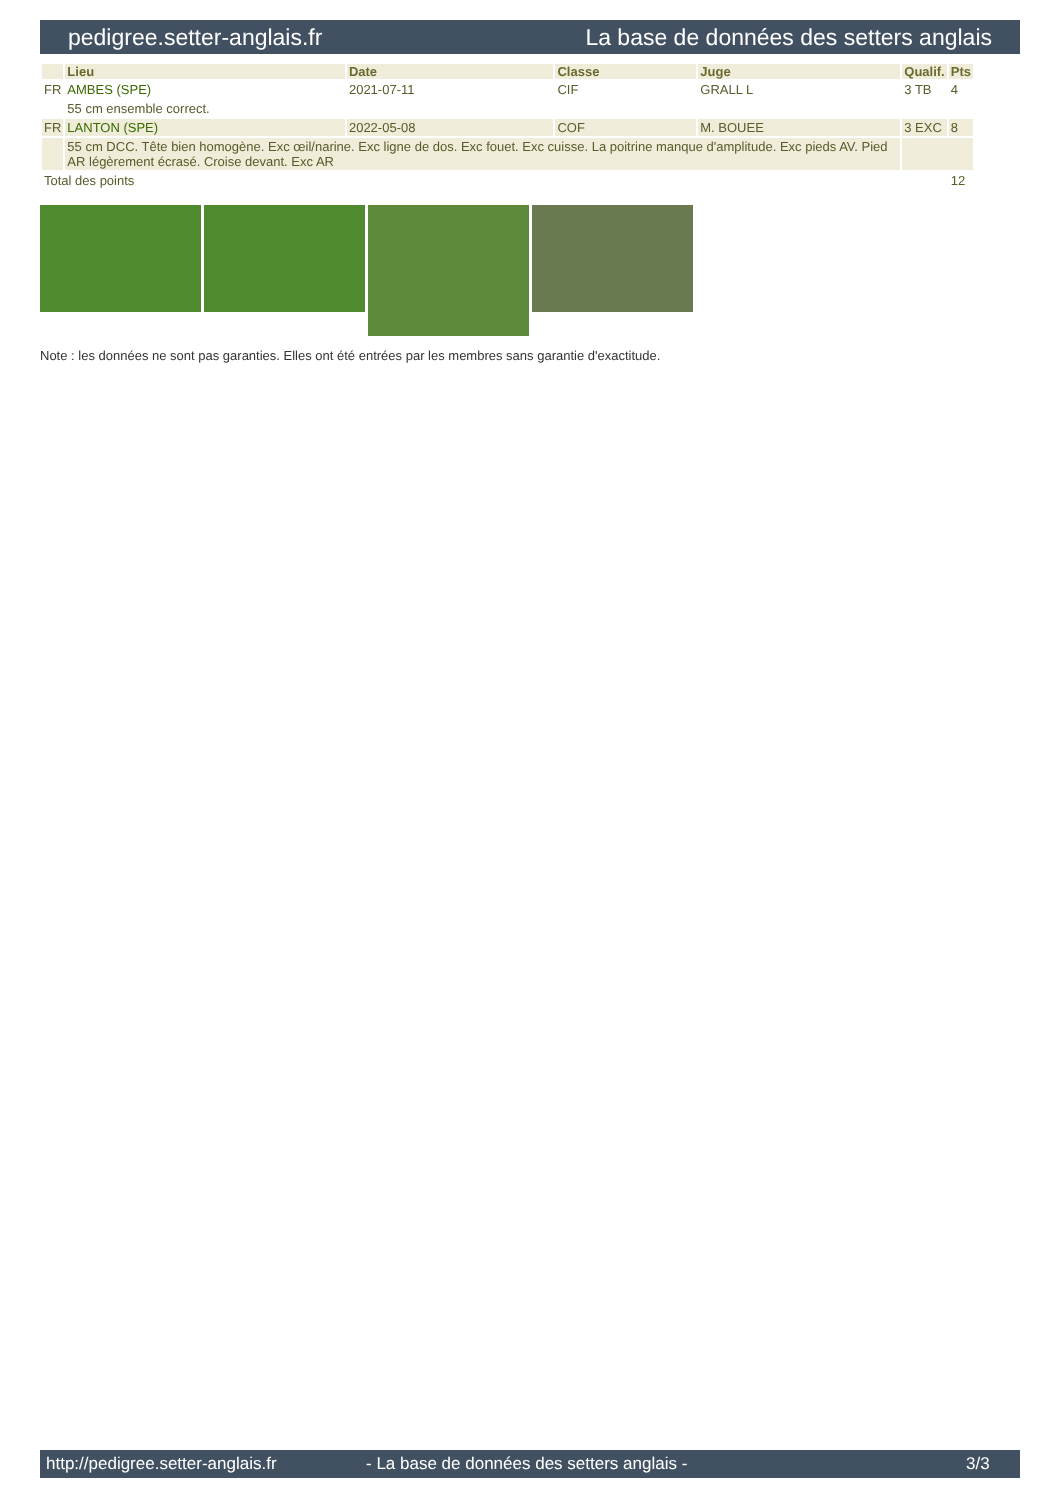pedigree.setter-anglais.fr La base de données des setters anglais
| | Lieu | Date | Classe | Juge | Qualif. | Pts |
| --- | --- | --- | --- | --- | --- | --- |
| FR | AMBES (SPE) | 2021-07-11 | CIF | GRALL L | 3 TB | 4 |
| | 55 cm ensemble correct. | | | | | |
| FR | LANTON (SPE) | 2022-05-08 | COF | M. BOUEE | 3 EXC | 8 |
| | 55 cm DCC. Tête bien homogène. Exc œil/narine. Exc ligne de dos. Exc fouet. Exc cuisse. La poitrine manque d'amplitude. Exc pieds AV. Pied AR légèrement écrasé. Croise devant. Exc AR | | | | | |
| Total des points | | | | | | 12 |
Note : les données ne sont pas garanties. Elles ont été entrées par les membres sans garantie d'exactitude.
http://pedigree.setter-anglais.fr - La base de données des setters anglais - 3/3